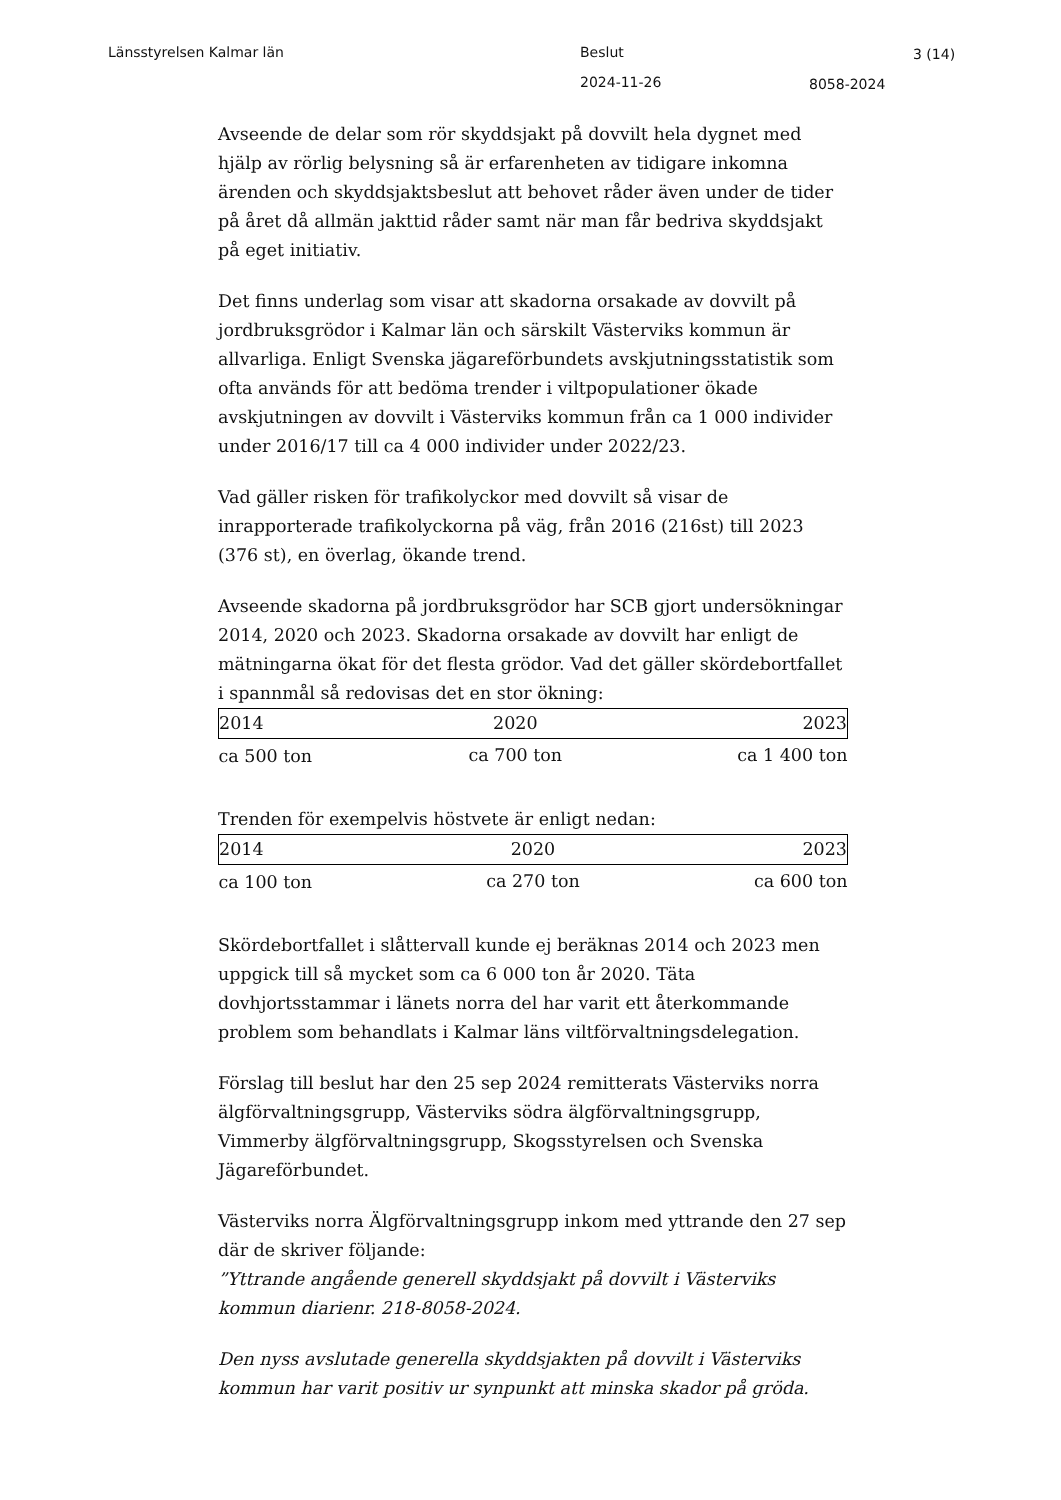Länsstyrelsen Kalmar län Beslut 3 (14)
2024-11-26 8058-2024
Avseende de delar som rör skyddsjakt på dovvilt hela dygnet med hjälp av rörlig belysning så är erfarenheten av tidigare inkomna ärenden och skyddsjaktsbeslut att behovet råder även under de tider på året då allmän jakttid råder samt när man får bedriva skyddsjakt på eget initiativ.
Det finns underlag som visar att skadorna orsakade av dovvilt på jordbruksgrödor i Kalmar län och särskilt Västerviks kommun är allvarliga. Enligt Svenska jägareförbundets avskjutningsstatistik som ofta används för att bedöma trender i viltpopulationer ökade avskjutningen av dovvilt i Västerviks kommun från ca 1 000 individer under 2016/17 till ca 4 000 individer under 2022/23.
Vad gäller risken för trafikolyckor med dovvilt så visar de inrapporterade trafikolyckorna på väg, från 2016 (216st) till 2023 (376 st), en överlag, ökande trend.
Avseende skadorna på jordbruksgrödor har SCB gjort undersökningar 2014, 2020 och 2023. Skadorna orsakade av dovvilt har enligt de mätningarna ökat för det flesta grödor. Vad det gäller skördebortfallet i spannmål så redovisas det en stor ökning:
| 2014 | 2020 | 2023 |
| ca 500 ton | ca 700 ton | ca 1 400 ton |
Trenden för exempelvis höstvete är enligt nedan:
| 2014 | 2020 | 2023 |
| ca 100 ton | ca 270 ton | ca 600 ton |
Skördebortfallet i slåttervall kunde ej beräknas 2014 och 2023 men uppgick till så mycket som ca 6 000 ton år 2020. Täta dovhjortsstammar i länets norra del har varit ett återkommande problem som behandlats i Kalmar läns viltförvaltningsdelegation.
Förslag till beslut har den 25 sep 2024 remitterats Västerviks norra älgförvaltningsgrupp, Västerviks södra älgförvaltningsgrupp, Vimmerby älgförvaltningsgrupp, Skogsstyrelsen och Svenska Jägareförbundet.
Västerviks norra Älgförvaltningsgrupp inkom med yttrande den 27 sep där de skriver följande:
”Yttrande angående generell skyddsjakt på dovvilt i Västerviks kommun diarienr. 218-8058-2024.
Den nyss avslutade generella skyddsjakten på dovvilt i Västerviks kommun har varit positiv ur synpunkt att minska skador på gröda.